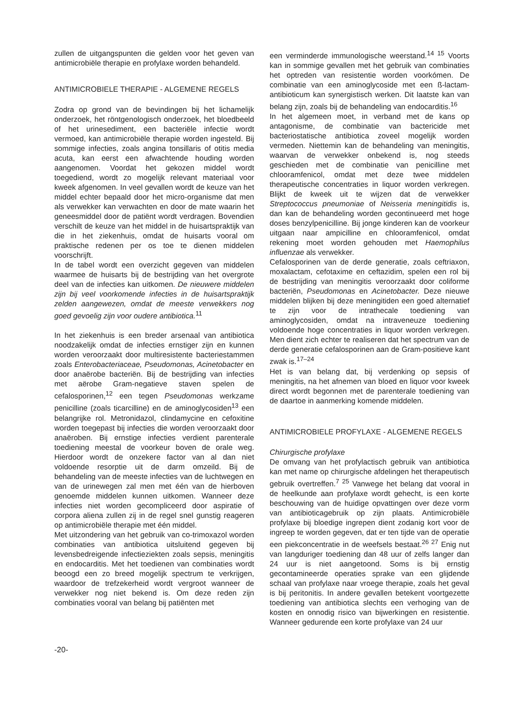zullen de uitgangspunten die gelden voor het geven van antimicrobiële therapie en profylaxe worden behandeld.
ANTIMICROBIELE THERAPIE - ALGEMENE REGELS
Zodra op grond van de bevindingen bij het lichamelijk onderzoek, het röntgenologisch onderzoek, het bloedbeeld of het urinesediment, een bacteriële infectie wordt vermoed, kan antimicrobiële therapie worden ingesteld. Bij sommige infecties, zoals angina tonsillaris of otitis media acuta, kan eerst een afwachtende houding worden aangenomen. Voordat het gekozen middel wordt toegediend, wordt zo mogelijk relevant materiaal voor kweek afgenomen. In veel gevallen wordt de keuze van het middel echter bepaald door het micro-organisme dat men als verwekker kan verwachten en door de mate waarin het geneesmiddel door de patiënt wordt verdragen. Bovendien verschilt de keuze van het middel in de huisartspraktijk van die in het ziekenhuis, omdat de huisarts vooral om praktische redenen per os toe te dienen middelen voorschrijft.
In de tabel wordt een overzicht gegeven van middelen waarmee de huisarts bij de bestrijding van het overgrote deel van de infecties kan uitkomen. De nieuwere middelen zijn bij veel voorkomende infecties in de huisartspraktijk zelden aangewezen, omdat de meeste verwekkers nog goed gevoelig zijn voor oudere antibiotica.<sup>11</sup>
In het ziekenhuis is een breder arsenaal van antibiotica noodzakelijk omdat de infecties ernstiger zijn en kunnen worden veroorzaakt door multiresistente bacteriestammen zoals Enterobacteriaceae, Pseudomonas, Acinetobacter en door anaërobe bacteriën. Bij de bestrijding van infecties met aërobe Gram-negatieve staven spelen de cefalosporinen,<sup>12</sup> een tegen Pseudomonas werkzame penicilline (zoals ticarcilline) en de aminoglycosiden<sup>13</sup> een belangrijke rol. Metronidazol, clindamycine en cefoxitine worden toegepast bij infecties die worden veroorzaakt door anaëroben. Bij ernstige infecties verdient parenterale toediening meestal de voorkeur boven de orale weg. Hierdoor wordt de onzekere factor van al dan niet voldoende resorptie uit de darm omzeild. Bij de behandeling van de meeste infecties van de luchtwegen en van de urinewegen zal men met één van de hierboven genoemde middelen kunnen uitkomen. Wanneer deze infecties niet worden gecompliceerd door aspiratie of corpora aliena zullen zij in de regel snel gunstig reageren op antimicrobiële therapie met één middel.
Met uitzondering van het gebruik van co-trimoxazol worden combinaties van antibiotica uitsluitend gegeven bij levensbedreigende infectieziekten zoals sepsis, meningitis en endocarditis. Met het toedienen van combinaties wordt beoogd een zo breed mogelijk spectrum te verkrijgen, waardoor de trefzekerheid wordt vergroot wanneer de verwekker nog niet bekend is. Om deze reden zijn combinaties vooral van belang bij patiënten met
een verminderde immunologische weerstand.<sup>14 15</sup> Voorts kan in sommige gevallen met het gebruik van combinaties het optreden van resistentie worden voorkómen. De combinatie van een aminoglycoside met een ß-lactam-antibioticum kan synergistisch werken. Dit laatste kan van belang zijn, zoals bij de behandeling van endocarditis.<sup>16</sup>
In het algemeen moet, in verband met de kans op antagonisme, de combinatie van bactericide met bacteriostatische antibiotica zoveel mogelijk worden vermeden. Niettemin kan de behandeling van meningitis, waarvan de verwekker onbekend is, nog steeds geschieden met de combinatie van penicilline met chlooramfenicol, omdat met deze twee middelen therapeutische concentraties in liquor worden verkregen. Blijkt de kweek uit te wijzen dat de verwekker Streptococcus pneumoniae of Neisseria meningitidis is, dan kan de behandeling worden gecontinueerd met hoge doses benzylpenicilline. Bij jonge kinderen kan de voorkeur uitgaan naar ampicilline en chlooramfenicol, omdat rekening moet worden gehouden met Haemophilus influenzae als verwekker.
Cefalosporinen van de derde generatie, zoals ceftriaxon, moxalactam, cefotaxime en ceftazidim, spelen een rol bij de bestrijding van meningitis veroorzaakt door coliforme bacteriën, Pseudomonas en Acinetobacter. Deze nieuwe middelen blijken bij deze meningitiden een goed alternatief te zijn voor de intrathecale toediening van aminoglycosiden, omdat na intraveneuze toediening voldoende hoge concentraties in liquor worden verkregen. Men dient zich echter te realiseren dat het spectrum van de derde generatie cefalosporinen aan de Gram-positieve kant zwak is.<sup>17–24</sup>
Het is van belang dat, bij verdenking op sepsis of meningitis, na het afnemen van bloed en liquor voor kweek direct wordt begonnen met de parenterale toediening van de daartoe in aanmerking komende middelen.
ANTIMICROBIELE PROFYLAXE - ALGEMENE REGELS
Chirurgische profylaxe
De omvang van het profylactisch gebruik van antibiotica kan met name op chirurgische afdelingen het therapeutisch gebruik overtreffen.<sup>7 25</sup> Vanwege het belang dat vooral in de heelkunde aan profylaxe wordt gehecht, is een korte beschouwing van de huidige opvattingen over deze vorm van antibioticagebruik op zijn plaats. Antimicrobiële profylaxe bij bloedige ingrepen dient zodanig kort voor de ingreep te worden gegeven, dat er ten tijde van de operatie een piekconcentratie in de weefsels bestaat.<sup>26 27</sup> Enig nut van langduriger toediening dan 48 uur of zelfs langer dan 24 uur is niet aangetoond. Soms is bij ernstig gecontamineerde operaties sprake van een glijdende schaal van profylaxe naar vroege therapie, zoals het geval is bij peritonitis. In andere gevallen betekent voortgezette toediening van antibiotica slechts een verhoging van de kosten en onnodig risico van bijwerkingen en resistentie. Wanneer gedurende een korte profylaxe van 24 uur
-20-